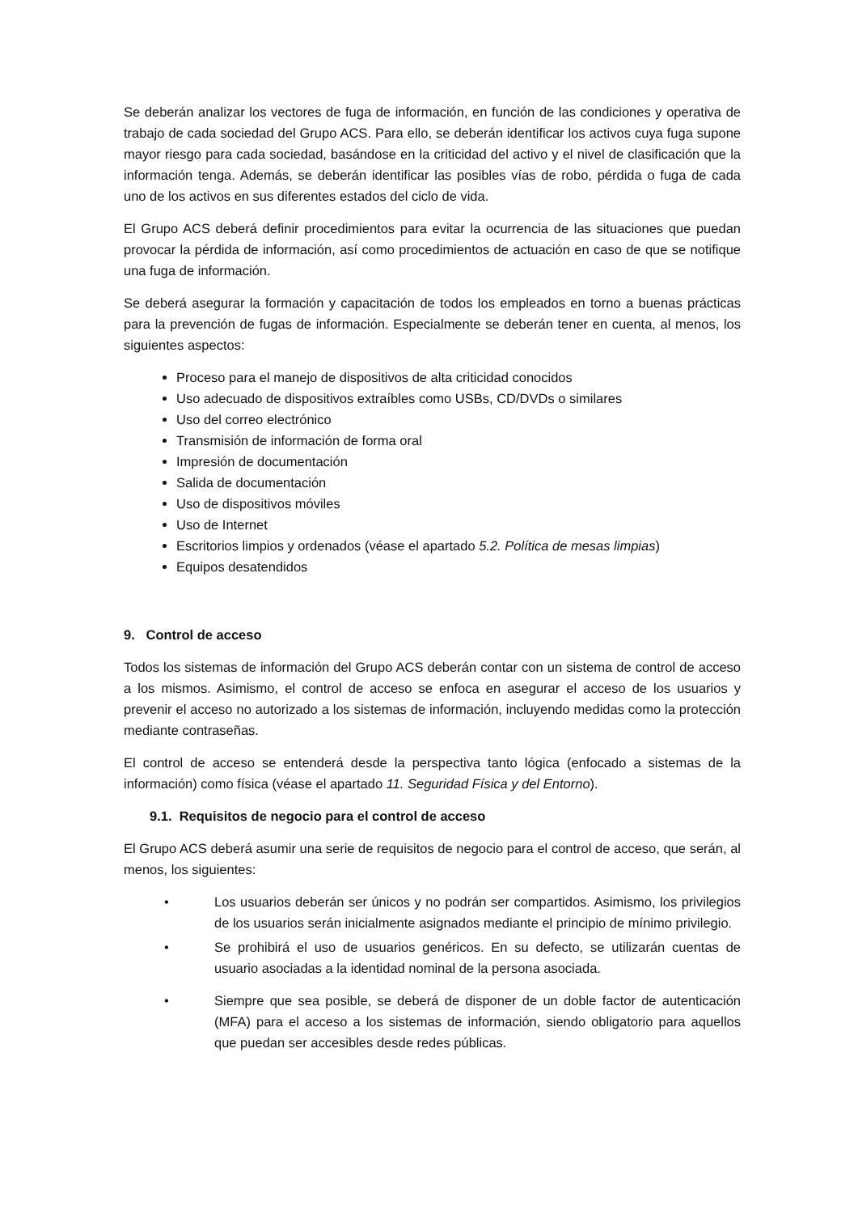Se deberán analizar los vectores de fuga de información, en función de las condiciones y operativa de trabajo de cada sociedad del Grupo ACS. Para ello, se deberán identificar los activos cuya fuga supone mayor riesgo para cada sociedad, basándose en la criticidad del activo y el nivel de clasificación que la información tenga. Además, se deberán identificar las posibles vías de robo, pérdida o fuga de cada uno de los activos en sus diferentes estados del ciclo de vida.
El Grupo ACS deberá definir procedimientos para evitar la ocurrencia de las situaciones que puedan provocar la pérdida de información, así como procedimientos de actuación en caso de que se notifique una fuga de información.
Se deberá asegurar la formación y capacitación de todos los empleados en torno a buenas prácticas para la prevención de fugas de información. Especialmente se deberán tener en cuenta, al menos, los siguientes aspectos:
Proceso para el manejo de dispositivos de alta criticidad conocidos
Uso adecuado de dispositivos extraíbles como USBs, CD/DVDs o similares
Uso del correo electrónico
Transmisión de información de forma oral
Impresión de documentación
Salida de documentación
Uso de dispositivos móviles
Uso de Internet
Escritorios limpios y ordenados (véase el apartado 5.2. Política de mesas limpias)
Equipos desatendidos
9. Control de acceso
Todos los sistemas de información del Grupo ACS deberán contar con un sistema de control de acceso a los mismos. Asimismo, el control de acceso se enfoca en asegurar el acceso de los usuarios y prevenir el acceso no autorizado a los sistemas de información, incluyendo medidas como la protección mediante contraseñas.
El control de acceso se entenderá desde la perspectiva tanto lógica (enfocado a sistemas de la información) como física (véase el apartado 11. Seguridad Física y del Entorno).
9.1. Requisitos de negocio para el control de acceso
El Grupo ACS deberá asumir una serie de requisitos de negocio para el control de acceso, que serán, al menos, los siguientes:
• Los usuarios deberán ser únicos y no podrán ser compartidos. Asimismo, los privilegios de los usuarios serán inicialmente asignados mediante el principio de mínimo privilegio.
• Se prohibirá el uso de usuarios genéricos. En su defecto, se utilizarán cuentas de usuario asociadas a la identidad nominal de la persona asociada.
• Siempre que sea posible, se deberá de disponer de un doble factor de autenticación (MFA) para el acceso a los sistemas de información, siendo obligatorio para aquellos que puedan ser accesibles desde redes públicas.